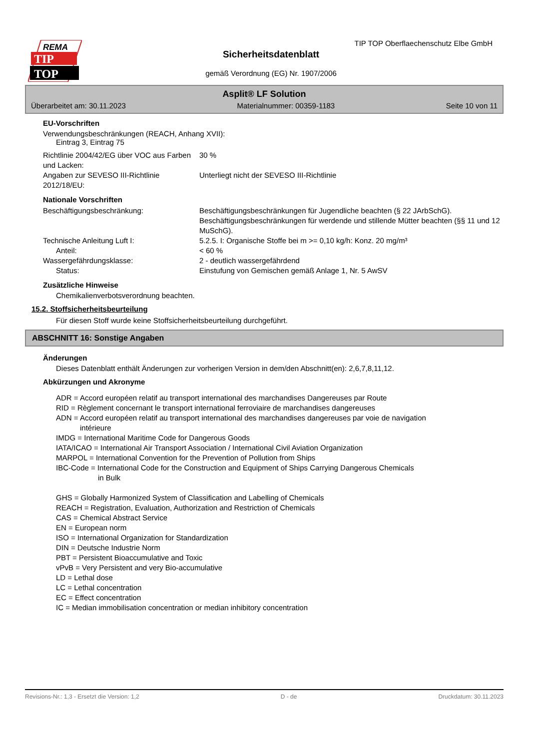REMA
TIP
TOP
TIP TOP Oberflaechenschutz Elbe GmbH
Sicherheitsdatenblatt
gemäß Verordnung (EG) Nr. 1907/2006
Asplit® LF Solution
Überarbeitet am: 30.11.2023 Materialnummer: 00359-1183 Seite 10 von 11
EU-Vorschriften
Verwendungsbeschränkungen (REACH, Anhang XVII):
Eintrag 3, Eintrag 75
Richtlinie 2004/42/EG über VOC aus Farben und Lacken:
30 %
Angaben zur SEVESO III-Richtlinie 2012/18/EU:
Unterliegt nicht der SEVESO III-Richtlinie
Nationale Vorschriften
Beschäftigungsbeschränkung: Beschäftigungsbeschränkungen für Jugendliche beachten (§ 22 JArbSchG). Beschäftigungsbeschränkungen für werdende und stillende Mütter beachten (§§ 11 und 12 MuSchG).
Technische Anleitung Luft I: 5.2.5. I: Organische Stoffe bei m >= 0,10 kg/h: Konz. 20 mg/m³
Anteil: < 60 %
Wassergefährdungsklasse: 2 - deutlich wassergefährdend
Status: Einstufung von Gemischen gemäß Anlage 1, Nr. 5 AwSV
Zusätzliche Hinweise
Chemikalienverbotsverordnung beachten.
15.2. Stoffsicherheitsbeurteilung
Für diesen Stoff wurde keine Stoffsicherheitsbeurteilung durchgeführt.
ABSCHNITT 16: Sonstige Angaben
Änderungen
Dieses Datenblatt enthält Änderungen zur vorherigen Version in dem/den Abschnitt(en): 2,6,7,8,11,12.
Abkürzungen und Akronyme
ADR = Accord européen relatif au transport international des marchandises Dangereuses par Route
RID = Règlement concernant le transport international ferroviaire de marchandises dangereuses
ADN = Accord européen relatif au transport international des marchandises dangereuses par voie de navigation
intérieure
IMDG = International Maritime Code for Dangerous Goods
IATA/ICAO = International Air Transport Association / International Civil Aviation Organization
MARPOL = International Convention for the Prevention of Pollution from Ships
IBC-Code = International Code for the Construction and Equipment of Ships Carrying Dangerous Chemicals
in Bulk
GHS = Globally Harmonized System of Classification and Labelling of Chemicals
REACH = Registration, Evaluation, Authorization and Restriction of Chemicals
CAS = Chemical Abstract Service
EN = European norm
ISO = International Organization for Standardization
DIN = Deutsche Industrie Norm
PBT = Persistent Bioaccumulative and Toxic
vPvB = Very Persistent and very Bio-accumulative
LD = Lethal dose
LC = Lethal concentration
EC = Effect concentration
IC = Median immobilisation concentration or median inhibitory concentration
Revisions-Nr.: 1,3 - Ersetzt die Version: 1,2 D - de Druckdatum: 30.11.2023